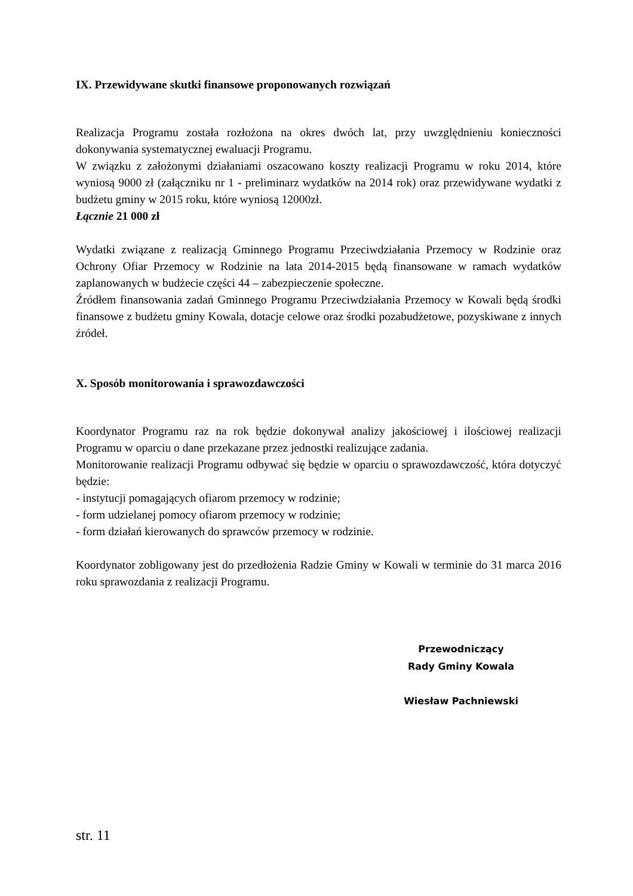IX. Przewidywane skutki finansowe proponowanych rozwiązań
Realizacja Programu została rozłożona na okres dwóch lat, przy uwzględnieniu konieczności dokonywania systematycznej ewaluacji Programu.
W związku z założonymi działaniami oszacowano koszty realizacji Programu w roku 2014, które wyniosą 9000 zł (załączniku nr 1 - preliminarz wydatków na 2014 rok) oraz przewidywane wydatki z budżetu gminy w 2015 roku, które wyniosą 12000zł.
Łącznie 21 000 zł
Wydatki związane z realizacją Gminnego Programu Przeciwdziałania Przemocy w Rodzinie oraz Ochrony Ofiar Przemocy w Rodzinie na lata 2014-2015 będą finansowane w ramach wydatków zaplanowanych w budżecie części 44 – zabezpieczenie społeczne.
Źródłem finansowania zadań Gminnego Programu Przeciwdziałania Przemocy w Kowali będą środki finansowe z budżetu gminy Kowala, dotacje celowe oraz środki pozabudżetowe, pozyskiwane z innych źródeł.
X. Sposób monitorowania i sprawozdawczości
Koordynator Programu raz na rok będzie dokonywał analizy jakościowej i ilościowej realizacji Programu w oparciu o dane przekazane przez jednostki realizujące zadania.
Monitorowanie realizacji Programu odbywać się będzie w oparciu o sprawozdawczość, która dotyczyć będzie:
- instytucji pomagających ofiarom przemocy w rodzinie;
- form udzielanej pomocy ofiarom przemocy w rodzinie;
- form działań kierowanych do sprawców przemocy w rodzinie.
Koordynator zobligowany jest do przedłożenia Radzie Gminy w Kowali w terminie do 31 marca 2016 roku sprawozdania z realizacji Programu.
Przewodniczący
Rady Gminy Kowala
Wiesław Pachniewski
str. 11